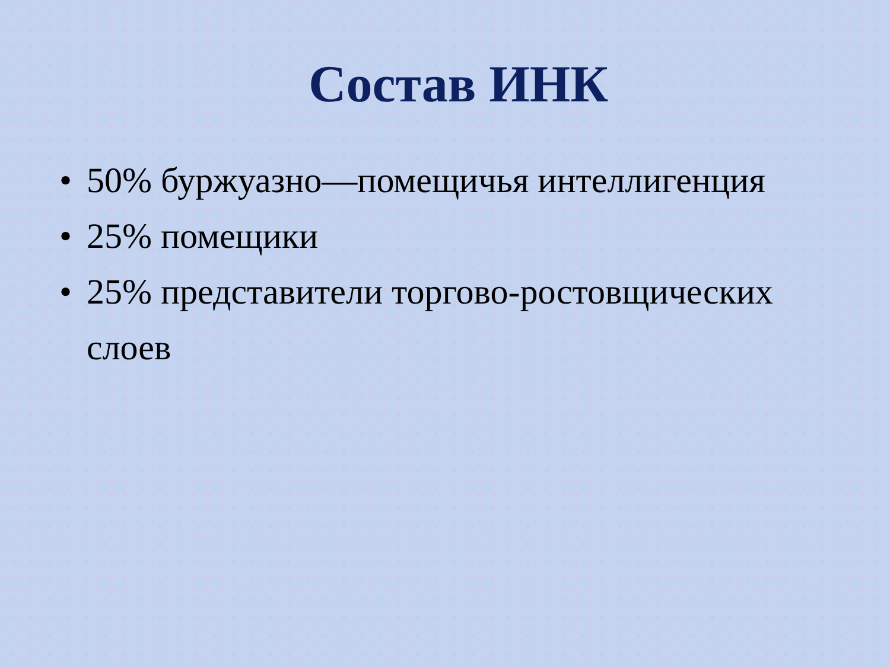Состав ИНК
• 50% буржуазно—помещичья интеллигенция
• 25% помещики
• 25% представители торгово-ростовщических слоев